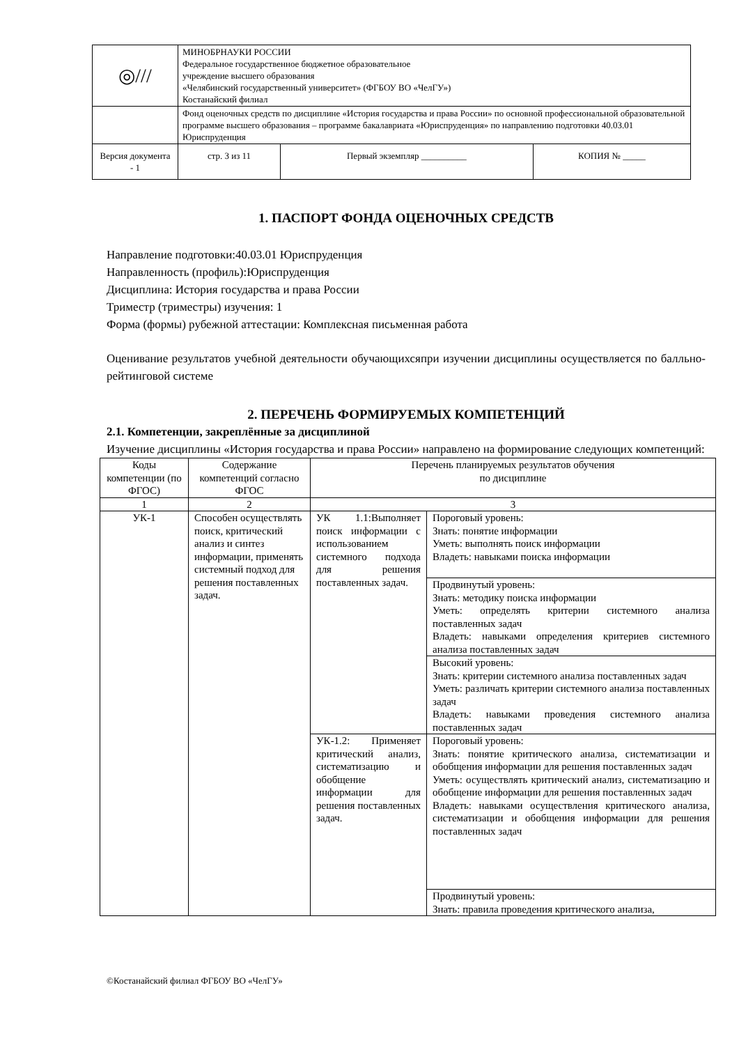| ◎/// | МИНОБРНАУКИ РОССИИ Федеральное государственное бюджетное образовательное учреждение высшего образования «Челябинский государственный университет» (ФГБОУ ВО «ЧелГУ») Костанайский филиал | | |
| | Фонд оценочных средств по дисциплине «История государства и права России» по основной профессиональной образовательной программе высшего образования – программе бакалавриата «Юриспруденция» по направлению подготовки 40.03.01 Юриспруденция | | |
| Версия документа - 1 | стр. 3 из 11 | Первый экземпляр __________ | КОПИЯ № _____ |
1. ПАСПОРТ ФОНДА ОЦЕНОЧНЫХ СРЕДСТВ
Направление подготовки:40.03.01 Юриспруденция
Направленность (профиль):Юриспруденция
Дисциплина: История государства и права России
Триместр (триместры) изучения: 1
Форма (формы) рубежной аттестации: Комплексная письменная работа
Оценивание результатов учебной деятельности обучающихсяпри изучении дисциплины осуществляется по балльно-рейтинговой системе
2. ПЕРЕЧЕНЬ ФОРМИРУЕМЫХ КОМПЕТЕНЦИЙ
2.1. Компетенции, закреплённые за дисциплиной
Изучение дисциплины «История государства и права России» направлено на формирование следующих компетенций:
| Коды компетенции (по ФГОС) | Содержание компетенций согласно ФГОС | Перечень планируемых результатов обучения по дисциплине | |
| --- | --- | --- | --- |
| 1 | 2 | 3 | |
| УК-1 | Способен осуществлять поиск, критический анализ и синтез информации, применять системный подход для решения поставленных задач. | УК 1.1:Выполняет поиск информации с использованием системного подхода для решения поставленных задач. | Пороговый уровень: Знать: понятие информации Уметь: выполнять поиск информации Владеть: навыками поиска информации |
| | | | Продвинутый уровень: Знать: методику поиска информации Уметь: определять критерии системного анализа поставленных задач Владеть: навыками определения критериев системного анализа поставленных задач |
| | | | Высокий уровень: Знать: критерии системного анализа поставленных задач Уметь: различать критерии системного анализа поставленных задач Владеть: навыками проведения системного анализа поставленных задач |
| | | УК-1.2: Применяет критический анализ, систематизацию и обобщение информации для решения поставленных задач. | Пороговый уровень: Знать: понятие критического анализа, систематизации и обобщения информации для решения поставленных задач Уметь: осуществлять критический анализ, систематизацию и обобщение информации для решения поставленных задач Владеть: навыками осуществления критического анализа, систематизации и обобщения информации для решения поставленных задач |
| | | | Продвинутый уровень: Знать: правила проведения критического анализа, |
©Костанайский филиал ФГБОУ ВО «ЧелГУ»